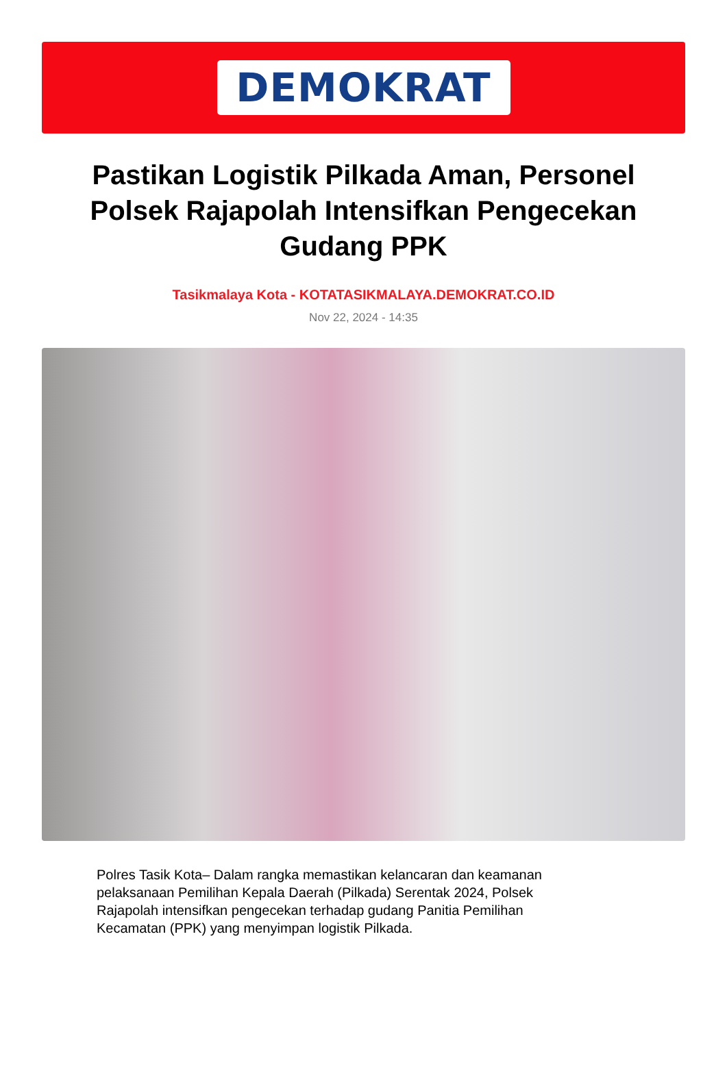DEMOKRAT
Pastikan Logistik Pilkada Aman, Personel Polsek Rajapolah Intensifkan Pengecekan Gudang PPK
Tasikmalaya Kota - KOTATASIKMALAYA.DEMOKRAT.CO.ID
Nov 22, 2024 - 14:35
Polres Tasik Kota– Dalam rangka memastikan kelancaran dan keamanan pelaksanaan Pemilihan Kepala Daerah (Pilkada) Serentak 2024, Polsek Rajapolah intensifkan pengecekan terhadap gudang Panitia Pemilihan Kecamatan (PPK) yang menyimpan logistik Pilkada.